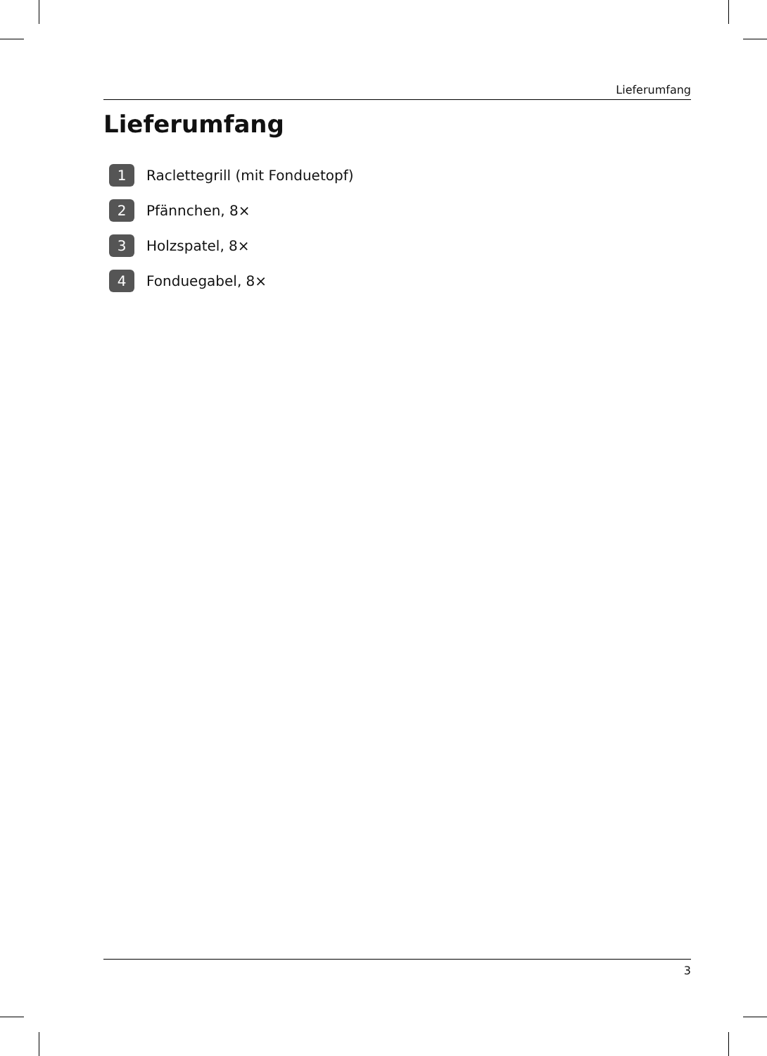Lieferumfang
Lieferumfang
1 Raclettegrill (mit Fonduetopf)
2 Pfännchen, 8×
3 Holzspatel, 8×
4 Fonduegabel, 8×
3